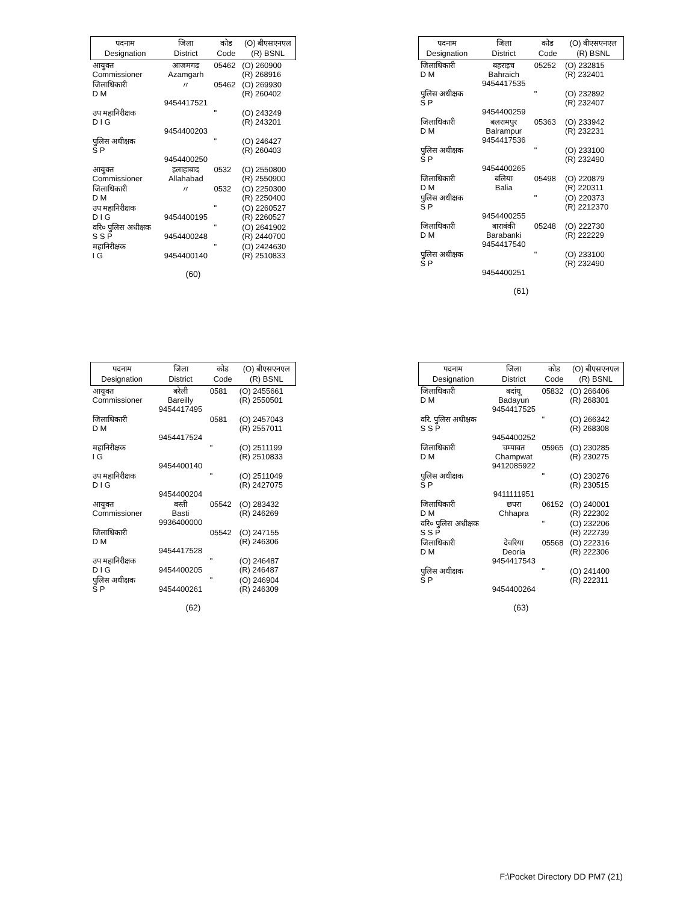| पदनाम Designation | जिला District | कोड Code | (O) बीएसएनएल (R) BSNL |
| --- | --- | --- | --- |
| आयुक्त Commissioner | आजमगढ़ Azamgarh | 05462 | (O) 260900 (R) 268916 |
| जिलाधिकारी D M | 〃 9454417521 | 05462 | (O) 269930 (R) 260402 |
| उप महानिरीक्षक D I G | 9454400203 | " | (O) 243249 (R) 243201 |
| पुलिस अधीक्षक S P | 9454400250 | " | (O) 246427 (R) 260403 |
| आयुक्त Commissioner | इलाहाबाद Allahabad | 0532 | (O) 2550800 (R) 2550900 |
| जिलाधिकारी D M | 〃 | 0532 | (O) 2250300 (R) 2250400 |
| उप महानिरीक्षक D I G | 9454400195 | " | (O) 2260527 (R) 2260527 |
| वरि० पुलिस अधीक्षक S S P | 9454400248 | " | (O) 2641902 (R) 2440700 |
| महानिरीक्षक I G | 9454400140 | " | (O) 2424630 (R) 2510833 |
(60)
| पदनाम Designation | जिला District | कोड Code | (O) बीएसएनएल (R) BSNL |
| --- | --- | --- | --- |
| जिलाधिकारी D M | बहराइच Bahraich 9454417535 | 05252 | (O) 232815 (R) 232401 |
| पुलिस अधीक्षक S P | 9454400259 | " | (O) 232892 (R) 232407 |
| जिलाधिकारी D M | बलरामपुर Balrampur 9454417536 | 05363 | (O) 233942 (R) 232231 |
| पुलिस अधीक्षक S P | 9454400265 | " | (O) 233100 (R) 232490 |
| जिलाधिकारी D M | बलिया Balia | 05498 | (O) 220879 (R) 220311 |
| पुलिस अधीक्षक S P | 9454400255 | " | (O) 220373 (R) 2212370 |
| जिलाधिकारी D M | बाराबंकी Barabanki 9454417540 | 05248 | (O) 222730 (R) 222229 |
| पुलिस अधीक्षक S P | 9454400251 | " | (O) 233100 (R) 232490 |
(61)
| पदनाम Designation | जिला District | कोड Code | (O) बीएसएनएल (R) BSNL |
| --- | --- | --- | --- |
| आयुक्त Commissioner | बरेली Bareilly 9454417495 | 0581 | (O) 2455661 (R) 2550501 |
| जिलाधिकारी D M | 9454417524 | 0581 | (O) 2457043 (R) 2557011 |
| महानिरीक्षक I G | 9454400140 | " | (O) 2511199 (R) 2510833 |
| उप महानिरीक्षक D I G | 9454400204 | " | (O) 2511049 (R) 2427075 |
| आयुक्त Commissioner | बस्ती Basti 9936400000 | 05542 | (O) 283432 (R) 246269 |
| जिलाधिकारी D M | 9454417528 | 05542 | (O) 247155 (R) 246306 |
| उप महानिरीक्षक D I G | 9454400205 | " | (O) 246487 (R) 246487 |
| पुलिस अधीक्षक S P | 9454400261 | " | (O) 246904 (R) 246309 |
(62)
| पदनाम Designation | जिला District | कोड Code | (O) बीएसएनएल (R) BSNL |
| --- | --- | --- | --- |
| जिलाधिकारी D M | बदांयू Badayun 9454417525 | 05832 | (O) 266406 (R) 268301 |
| वरि. पुलिस अधीक्षक S S P | 9454400252 | " | (O) 266342 (R) 268308 |
| जिलाधिकारी D M | चम्पावत Champwat 9412085922 | 05965 | (O) 230285 (R) 230275 |
| पुलिस अधीक्षक S P | 9411111951 | " | (O) 230276 (R) 230515 |
| जिलाधिकारी D M | छपरा Chhapra | 06152 | (O) 240001 (R) 222302 |
| वरि० पुलिस अधीक्षक S S P | | " | (O) 232206 (R) 222739 |
| जिलाधिकारी D M | देवरिया Deoria 9454417543 | 05568 | (O) 222316 (R) 222306 |
| पुलिस अधीक्षक S P | 9454400264 | " | (O) 241400 (R) 222311 |
(63)
F:\Pocket Directory DD PM7 (21)